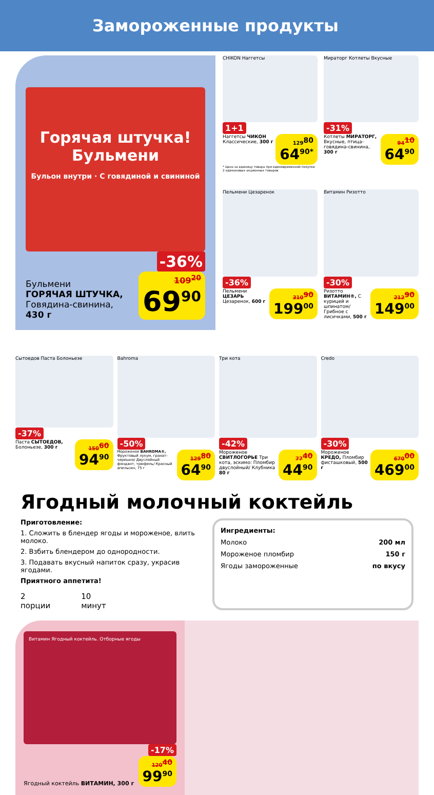Замороженные продукты
Горячая штучка! Бульмени
Бульон внутри · С говядиной и свининой
-36%
Бульмени
ГОРЯЧАЯ ШТУЧКА,
Говядина-свинина,
430 г
109<sup>20</sup> 69<sup>90</sup>
CHIKON Наггетсы
1+1
Наггетсы ЧИКОН Классические, 300 г
129<sup>80</sup> 64<sup>90*</sup>
* Цена за единицу товара при единовременной покупке 2 одинаковых акционных товаров
Мираторг Котлеты Вкусные
-31%
Котлеты МИРАТОРГ, Вкусные, птица-говядина-свинина, 300 г
94<sup>10</sup> 64<sup>90</sup>
Пельмени Цезаренок
-36%
Пельмени ЦЕЗАРЬ Цезаренок, 600 г
310<sup>90</sup> 199<sup>00</sup>
Витамин Ризотто
-30%
Ризотто ВИТАМИН®, С курицей и шпинатом/ Грибное с лисичками, 500 г
212<sup>90</sup> 149<sup>00</sup>
Сытоедов Паста Болоньезе
-37%
Паста СЫТОЕДОВ, Болоньезе, 300 г
150<sup>60</sup> 94<sup>90</sup>
Bahroma
-50%
Мороженое BAHROMA®, Фруктовый лукум, гранат-черешня/ Двуслойный фондант, трюфель/ Красный апельсин, 75 г
129<sup>80</sup> 64<sup>90</sup>
Три кота
-42%
Мороженое СВИТЛОГОРЬЕ Три кота, эскимо: Пломбир двуслойный/ Клубника 80 г
77<sup>40</sup> 44<sup>90</sup>
Credo
-30%
Мороженое КРЕДО, Пломбир фисташковый, 500 г
670<sup>00</sup> 469<sup>00</sup>
Ягодный молочный коктейль
Приготовление:
1. Сложить в блендер ягоды и мороженое, влить молоко.
2. Взбить блендером до однородности.
3. Подавать вкусный напиток сразу, украсив ягодами.
Приятного аппетита!
2
порции
10
минут
Ингредиенты:
Молоко 200 мл
Мороженое пломбир 150 г
Ягоды замороженные по вкусу
Витамин Ягодный коктейль. Отборные ягоды
-17%
Ягодный коктейль ВИТАМИН, 300 г
120<sup>40</sup> 99<sup>90</sup>